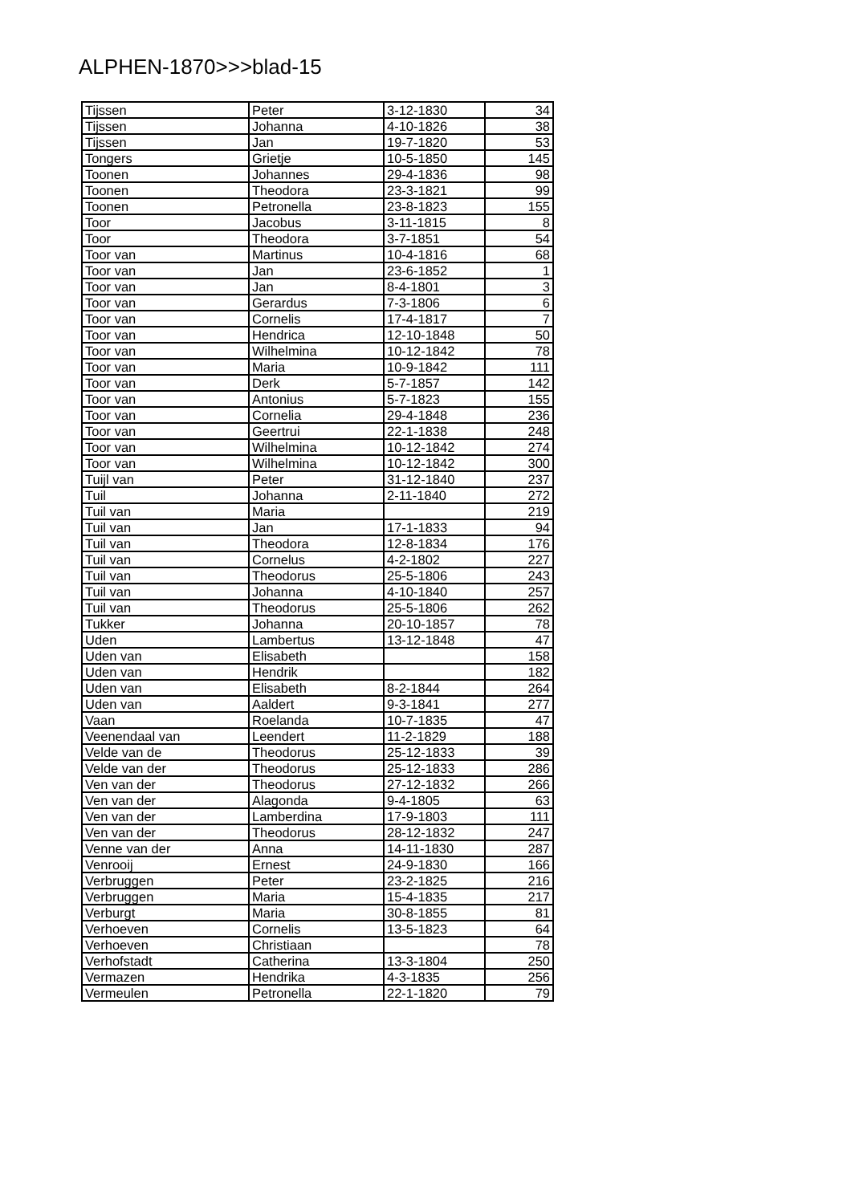ALPHEN-1870>>>blad-15
| Tijssen | Peter | 3-12-1830 | 34 |
| Tijssen | Johanna | 4-10-1826 | 38 |
| Tijssen | Jan | 19-7-1820 | 53 |
| Tongers | Grietje | 10-5-1850 | 145 |
| Toonen | Johannes | 29-4-1836 | 98 |
| Toonen | Theodora | 23-3-1821 | 99 |
| Toonen | Petronella | 23-8-1823 | 155 |
| Toor | Jacobus | 3-11-1815 | 8 |
| Toor | Theodora | 3-7-1851 | 54 |
| Toor van | Martinus | 10-4-1816 | 68 |
| Toor van | Jan | 23-6-1852 | 1 |
| Toor van | Jan | 8-4-1801 | 3 |
| Toor van | Gerardus | 7-3-1806 | 6 |
| Toor van | Cornelis | 17-4-1817 | 7 |
| Toor van | Hendrica | 12-10-1848 | 50 |
| Toor van | Wilhelmina | 10-12-1842 | 78 |
| Toor van | Maria | 10-9-1842 | 111 |
| Toor van | Derk | 5-7-1857 | 142 |
| Toor van | Antonius | 5-7-1823 | 155 |
| Toor van | Cornelia | 29-4-1848 | 236 |
| Toor van | Geertrui | 22-1-1838 | 248 |
| Toor van | Wilhelmina | 10-12-1842 | 274 |
| Toor van | Wilhelmina | 10-12-1842 | 300 |
| Tuijl van | Peter | 31-12-1840 | 237 |
| Tuil | Johanna | 2-11-1840 | 272 |
| Tuil van | Maria | | 219 |
| Tuil van | Jan | 17-1-1833 | 94 |
| Tuil van | Theodora | 12-8-1834 | 176 |
| Tuil van | Cornelus | 4-2-1802 | 227 |
| Tuil van | Theodorus | 25-5-1806 | 243 |
| Tuil van | Johanna | 4-10-1840 | 257 |
| Tuil van | Theodorus | 25-5-1806 | 262 |
| Tukker | Johanna | 20-10-1857 | 78 |
| Uden | Lambertus | 13-12-1848 | 47 |
| Uden van | Elisabeth | | 158 |
| Uden van | Hendrik | | 182 |
| Uden van | Elisabeth | 8-2-1844 | 264 |
| Uden van | Aaldert | 9-3-1841 | 277 |
| Vaan | Roelanda | 10-7-1835 | 47 |
| Veenendaal van | Leendert | 11-2-1829 | 188 |
| Velde van de | Theodorus | 25-12-1833 | 39 |
| Velde van der | Theodorus | 25-12-1833 | 286 |
| Ven van der | Theodorus | 27-12-1832 | 266 |
| Ven van der | Alagonda | 9-4-1805 | 63 |
| Ven van der | Lamberdina | 17-9-1803 | 111 |
| Ven van der | Theodorus | 28-12-1832 | 247 |
| Venne van der | Anna | 14-11-1830 | 287 |
| Venrooij | Ernest | 24-9-1830 | 166 |
| Verbruggen | Peter | 23-2-1825 | 216 |
| Verbruggen | Maria | 15-4-1835 | 217 |
| Verburgt | Maria | 30-8-1855 | 81 |
| Verhoeven | Cornelis | 13-5-1823 | 64 |
| Verhoeven | Christiaan | | 78 |
| Verhofstadt | Catherina | 13-3-1804 | 250 |
| Vermazen | Hendrika | 4-3-1835 | 256 |
| Vermeulen | Petronella | 22-1-1820 | 79 |